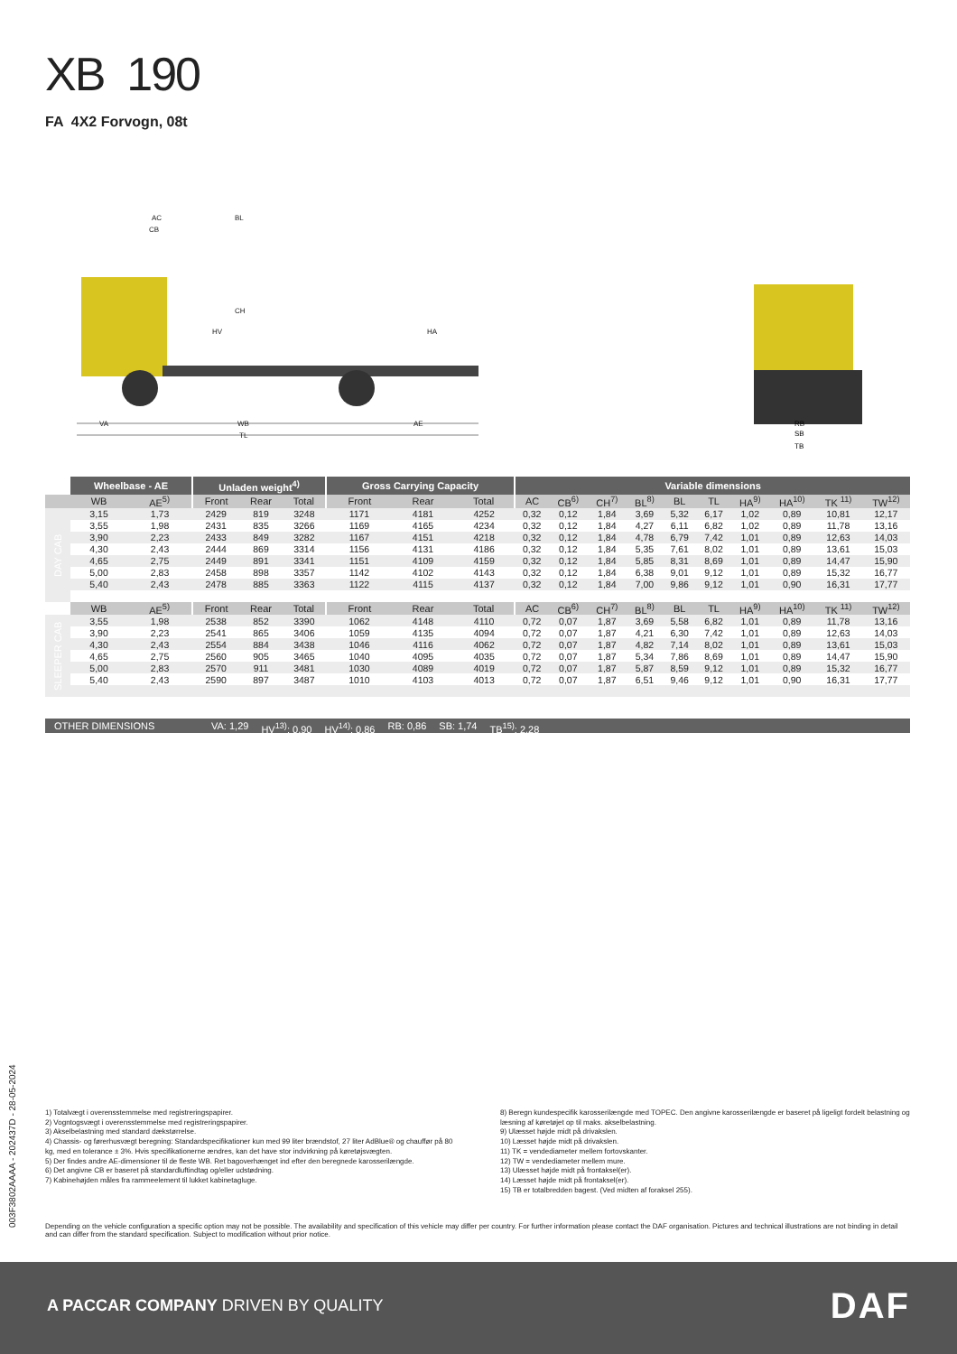XB 190
FA 4X2 Forvogn, 08t
AC
BL
CB
CH
HV
HA
VA
WB
AE
TL
RB
SB
TB
| | Wheelbase - AE | | Unladen weight<sup>4)</sup> | | | Gross Carrying Capacity | | | Variable dimensions | | | | | | | | | |
| --- | --- | --- | --- | --- | --- | --- | --- | --- | --- | --- | --- | --- | --- | --- | --- | --- | --- | --- |
| | WB | AE<sup>5)</sup> | Front | Rear | Total | Front | Rear | Total | AC | CB<sup>6)</sup> | CH<sup>7)</sup> | BL<sup>8)</sup> | BL | TL | HA<sup>9)</sup> | HA<sup>10)</sup> | TK <sup>11)</sup> | TW<sup>12)</sup> |
| DAY CAB | 3,15 | 1,73 | 2429 | 819 | 3248 | 1171 | 4181 | 4252 | 0,32 | 0,12 | 1,84 | 3,69 | 5,32 | 6,17 | 1,02 | 0,89 | 10,81 | 12,17 |
| | 3,55 | 1,98 | 2431 | 835 | 3266 | 1169 | 4165 | 4234 | 0,32 | 0,12 | 1,84 | 4,27 | 6,11 | 6,82 | 1,02 | 0,89 | 11,78 | 13,16 |
| | 3,90 | 2,23 | 2433 | 849 | 3282 | 1167 | 4151 | 4218 | 0,32 | 0,12 | 1,84 | 4,78 | 6,79 | 7,42 | 1,01 | 0,89 | 12,63 | 14,03 |
| | 4,30 | 2,43 | 2444 | 869 | 3314 | 1156 | 4131 | 4186 | 0,32 | 0,12 | 1,84 | 5,35 | 7,61 | 8,02 | 1,01 | 0,89 | 13,61 | 15,03 |
| | 4,65 | 2,75 | 2449 | 891 | 3341 | 1151 | 4109 | 4159 | 0,32 | 0,12 | 1,84 | 5,85 | 8,31 | 8,69 | 1,01 | 0,89 | 14,47 | 15,90 |
| | 5,00 | 2,83 | 2458 | 898 | 3357 | 1142 | 4102 | 4143 | 0,32 | 0,12 | 1,84 | 6,38 | 9,01 | 9,12 | 1,01 | 0,89 | 15,32 | 16,77 |
| | 5,40 | 2,43 | 2478 | 885 | 3363 | 1122 | 4115 | 4137 | 0,32 | 0,12 | 1,84 | 7,00 | 9,86 | 9,12 | 1,01 | 0,90 | 16,31 | 17,77 |
| | WB | AE<sup>5)</sup> | Front | Rear | Total | Front | Rear | Total | AC | CB<sup>6)</sup> | CH<sup>7)</sup> | BL<sup>8)</sup> | BL | TL | HA<sup>9)</sup> | HA<sup>10)</sup> | TK <sup>11)</sup> | TW<sup>12)</sup> |
| SLEEPER CAB | 3,55 | 1,98 | 2538 | 852 | 3390 | 1062 | 4148 | 4110 | 0,72 | 0,07 | 1,87 | 3,69 | 5,58 | 6,82 | 1,01 | 0,89 | 11,78 | 13,16 |
| | 3,90 | 2,23 | 2541 | 865 | 3406 | 1059 | 4135 | 4094 | 0,72 | 0,07 | 1,87 | 4,21 | 6,30 | 7,42 | 1,01 | 0,89 | 12,63 | 14,03 |
| | 4,30 | 2,43 | 2554 | 884 | 3438 | 1046 | 4116 | 4062 | 0,72 | 0,07 | 1,87 | 4,82 | 7,14 | 8,02 | 1,01 | 0,89 | 13,61 | 15,03 |
| | 4,65 | 2,75 | 2560 | 905 | 3465 | 1040 | 4095 | 4035 | 0,72 | 0,07 | 1,87 | 5,34 | 7,86 | 8,69 | 1,01 | 0,89 | 14,47 | 15,90 |
| | 5,00 | 2,83 | 2570 | 911 | 3481 | 1030 | 4089 | 4019 | 0,72 | 0,07 | 1,87 | 5,87 | 8,59 | 9,12 | 1,01 | 0,89 | 15,32 | 16,77 |
| | 5,40 | 2,43 | 2590 | 897 | 3487 | 1010 | 4103 | 4013 | 0,72 | 0,07 | 1,87 | 6,51 | 9,46 | 9,12 | 1,01 | 0,90 | 16,31 | 17,77 |
OTHER DIMENSIONS VA: 1,29 HV<sup>13)</sup>: 0,90 HV<sup>14)</sup>: 0,86 RB: 0,86 SB: 1,74 TB<sup>15)</sup>: 2,28
1) Totalvægt i overensstemmelse med registreringspapirer.
2) Vogntogsvægt i overensstemmelse med registreringspapirer.
3) Akselbelastning med standard dækstørrelse.
4) Chassis- og førerhusvægt beregning: Standardspecifikationer kun med 99 liter brændstof, 27 liter AdBlue® og chauffør på 80 kg, med en tolerance ± 3%. Hvis specifikationerne ændres, kan det have stor indvirkning på køretøjsvægten.
5) Der findes andre AE-dimensioner til de fleste WB. Ret bagoverhænget ind efter den beregnede karosserilængde.
6) Det angivne CB er baseret på standardluftindtag og/eller udstødning.
7) Kabinehøjden måles fra rammeelement til lukket kabinetagluge.
8) Beregn kundespecifik karosserilængde med TOPEC. Den angivne karosserilængde er baseret på ligeligt fordelt belastning og læsning af køretøjet op til maks. akselbelastning.
9) Ulæsset højde midt på drivakslen.
10) Læsset højde midt på drivakslen.
11) TK = vendediameter mellem fortovskanter.
12) TW = vendediameter mellem mure.
13) Ulæsset højde midt på frontaksel(er).
14) Læsset højde midt på frontaksel(er).
15) TB er totalbredden bagest. (Ved midten af foraksel 255).
Depending on the vehicle configuration a specific option may not be possible. The availability and specification of this vehicle may differ per country. For further information please contact the DAF organisation. Pictures and technical illustrations are not binding in detail and can differ from the standard specification. Subject to modification without prior notice.
003F3802AAAA - 202437D - 28-05-2024
A PACCAR COMPANY DRIVEN BY QUALITY
DAF